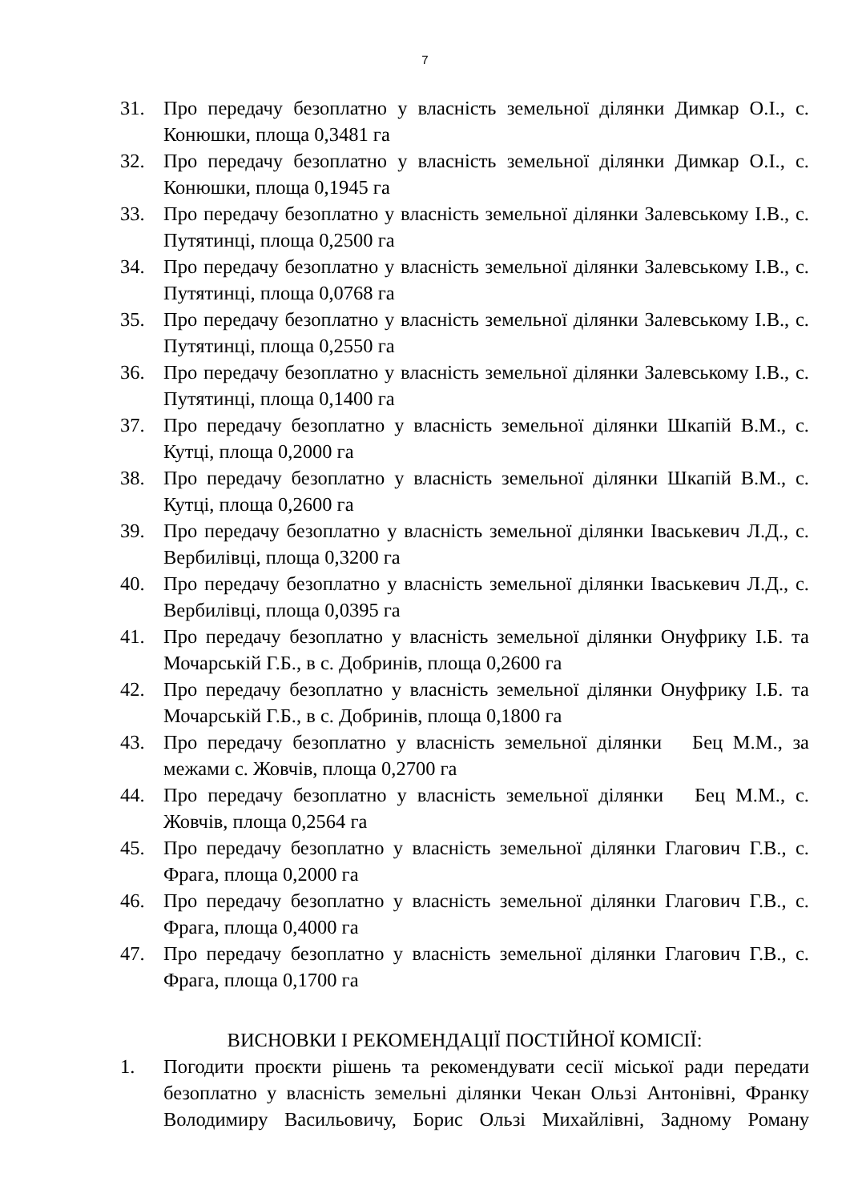7
31. Про передачу безоплатно у власність земельної ділянки Димкар О.І., с. Конюшки, площа 0,3481 га
32. Про передачу безоплатно у власність земельної ділянки Димкар О.І., с. Конюшки, площа 0,1945 га
33. Про передачу безоплатно у власність земельної ділянки Залевському І.В., с. Путятинці, площа 0,2500 га
34. Про передачу безоплатно у власність земельної ділянки Залевському І.В., с. Путятинці, площа 0,0768 га
35. Про передачу безоплатно у власність земельної ділянки Залевському І.В., с. Путятинці, площа 0,2550 га
36. Про передачу безоплатно у власність земельної ділянки Залевському І.В., с. Путятинці, площа 0,1400 га
37. Про передачу безоплатно у власність земельної ділянки Шкапій В.М., с. Кутці, площа 0,2000 га
38. Про передачу безоплатно у власність земельної ділянки Шкапій В.М., с. Кутці, площа 0,2600 га
39. Про передачу безоплатно у власність земельної ділянки Іваськевич Л.Д., с. Вербилівці, площа 0,3200 га
40. Про передачу безоплатно у власність земельної ділянки Іваськевич Л.Д., с. Вербилівці, площа 0,0395 га
41. Про передачу безоплатно у власність земельної ділянки Онуфрику І.Б. та Мочарській Г.Б., в с. Добринів, площа 0,2600 га
42. Про передачу безоплатно у власність земельної ділянки Онуфрику І.Б. та Мочарській Г.Б., в с. Добринів, площа 0,1800 га
43. Про передачу безоплатно у власність земельної ділянки Бец М.М., за межами с. Жовчів, площа 0,2700 га
44. Про передачу безоплатно у власність земельної ділянки Бец М.М., с. Жовчів, площа 0,2564 га
45. Про передачу безоплатно у власність земельної ділянки Глагович Г.В., с. Фрага, площа 0,2000 га
46. Про передачу безоплатно у власність земельної ділянки Глагович Г.В., с. Фрага, площа 0,4000 га
47. Про передачу безоплатно у власність земельної ділянки Глагович Г.В., с. Фрага, площа 0,1700 га
ВИСНОВКИ І РЕКОМЕНДАЦІЇ ПОСТІЙНОЇ КОМІСІЇ:
1. Погодити проєкти рішень та рекомендувати сесії міської ради передати безоплатно у власність земельні ділянки Чекан Ользі Антонівні, Франку Володимиру Васильовичу, Борис Ользі Михайлівні, Задному Роману